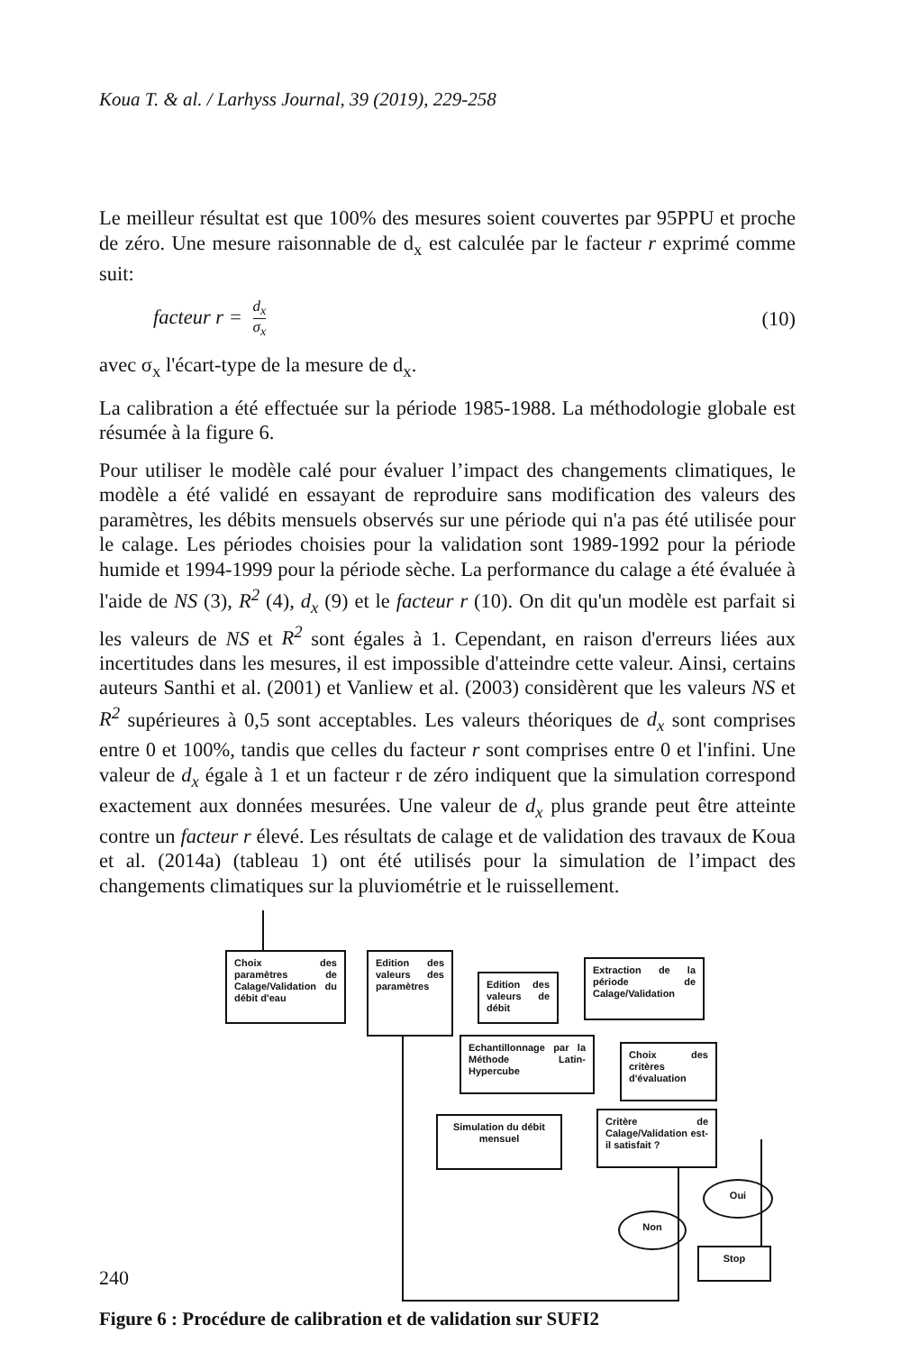Koua T. & al. / Larhyss Journal, 39 (2019), 229-258
Le meilleur résultat est que 100% des mesures soient couvertes par 95PPU et proche de zéro. Une mesure raisonnable de d<sub>x</sub> est calculée par le facteur r exprimé comme suit:
facteur r = d<sub>x</sub> σ<sub>x</sub> (10)
avec σ<sub>x</sub> l'écart-type de la mesure de d<sub>x</sub>.
La calibration a été effectuée sur la période 1985-1988. La méthodologie globale est résumée à la figure 6.
Pour utiliser le modèle calé pour évaluer l’impact des changements climatiques, le modèle a été validé en essayant de reproduire sans modification des valeurs des paramètres, les débits mensuels observés sur une période qui n'a pas été utilisée pour le calage. Les périodes choisies pour la validation sont 1989-1992 pour la période humide et 1994-1999 pour la période sèche. La performance du calage a été évaluée à l'aide de NS (3), R<sup>2</sup> (4), d<sub>x</sub> (9) et le facteur r (10). On dit qu'un modèle est parfait si les valeurs de NS et R<sup>2</sup> sont égales à 1. Cependant, en raison d'erreurs liées aux incertitudes dans les mesures, il est impossible d'atteindre cette valeur. Ainsi, certains auteurs Santhi et al. (2001) et Vanliew et al. (2003) considèrent que les valeurs NS et R<sup>2</sup> supérieures à 0,5 sont acceptables. Les valeurs théoriques de d<sub>x</sub> sont comprises entre 0 et 100%, tandis que celles du facteur r sont comprises entre 0 et l'infini. Une valeur de d<sub>x</sub> égale à 1 et un facteur r de zéro indiquent que la simulation correspond exactement aux données mesurées. Une valeur de d<sub>x</sub> plus grande peut être atteinte contre un facteur r élevé. Les résultats de calage et de validation des travaux de Koua et al. (2014a) (tableau 1) ont été utilisés pour la simulation de l’impact des changements climatiques sur la pluviométrie et le ruissellement.
Choix des paramètres de Calage/Validation du débit d'eau
Edition des valeurs des paramètres
Edition des valeurs de débit
Extraction de la période de Calage/Validation
Echantillonnage par la Méthode Latin-Hypercube
Choix des critères d'évaluation
Simulation du débit mensuel
Critère de Calage/Validation est-il satisfait ?
Non
Oui
Stop
Figure 6 : Procédure de calibration et de validation sur SUFI2
240